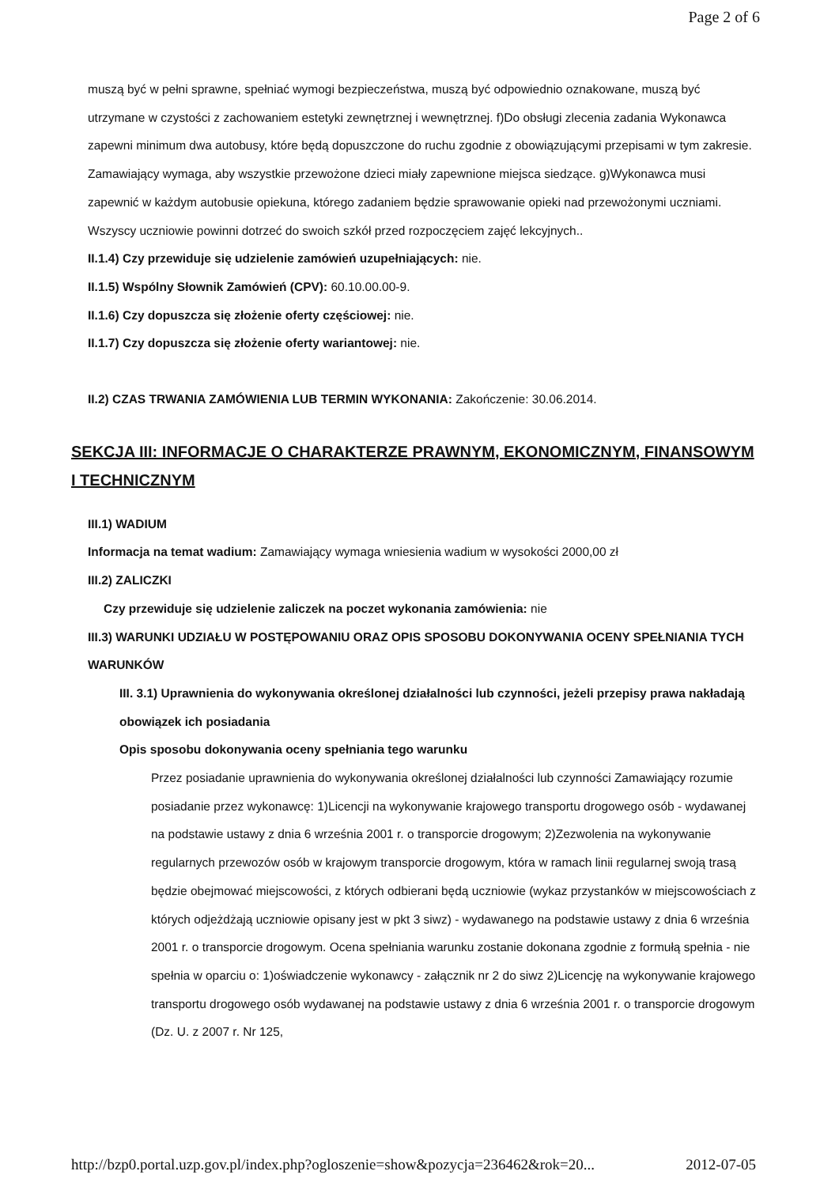Page 2 of 6
muszą być w pełni sprawne, spełniać wymogi bezpieczeństwa, muszą być odpowiednio oznakowane, muszą być utrzymane w czystości z zachowaniem estetyki zewnętrznej i wewnętrznej. f)Do obsługi zlecenia zadania Wykonawca zapewni minimum dwa autobusy, które będą dopuszczone do ruchu zgodnie z obowiązującymi przepisami w tym zakresie. Zamawiający wymaga, aby wszystkie przewożone dzieci miały zapewnione miejsca siedzące. g)Wykonawca musi zapewnić w każdym autobusie opiekuna, którego zadaniem będzie sprawowanie opieki nad przewożonymi uczniami. Wszyscy uczniowie powinni dotrzeć do swoich szkół przed rozpoczęciem zajęć lekcyjnych..
II.1.4) Czy przewiduje się udzielenie zamówień uzupełniających: nie.
II.1.5) Wspólny Słownik Zamówień (CPV): 60.10.00.00-9.
II.1.6) Czy dopuszcza się złożenie oferty częściowej: nie.
II.1.7) Czy dopuszcza się złożenie oferty wariantowej: nie.
II.2) CZAS TRWANIA ZAMÓWIENIA LUB TERMIN WYKONANIA: Zakończenie: 30.06.2014.
SEKCJA III: INFORMACJE O CHARAKTERZE PRAWNYM, EKONOMICZNYM, FINANSOWYM I TECHNICZNYM
III.1) WADIUM
Informacja na temat wadium: Zamawiający wymaga wniesienia wadium w wysokości 2000,00 zł
III.2) ZALICZKI
Czy przewiduje się udzielenie zaliczek na poczet wykonania zamówienia: nie
III.3) WARUNKI UDZIAŁU W POSTĘPOWANIU ORAZ OPIS SPOSOBU DOKONYWANIA OCENY SPEŁNIANIA TYCH WARUNKÓW
III. 3.1) Uprawnienia do wykonywania określonej działalności lub czynności, jeżeli przepisy prawa nakładają obowiązek ich posiadania
Opis sposobu dokonywania oceny spełniania tego warunku
Przez posiadanie uprawnienia do wykonywania określonej działalności lub czynności Zamawiający rozumie posiadanie przez wykonawcę: 1)Licencji na wykonywanie krajowego transportu drogowego osób - wydawanej na podstawie ustawy z dnia 6 września 2001 r. o transporcie drogowym; 2)Zezwolenia na wykonywanie regularnych przewozów osób w krajowym transporcie drogowym, która w ramach linii regularnej swoją trasą będzie obejmować miejscowości, z których odbierani będą uczniowie (wykaz przystanków w miejscowościach z których odjeżdżają uczniowie opisany jest w pkt 3 siwz) - wydawanego na podstawie ustawy z dnia 6 września 2001 r. o transporcie drogowym. Ocena spełniania warunku zostanie dokonana zgodnie z formułą spełnia - nie spełnia w oparciu o: 1)oświadczenie wykonawcy - załącznik nr 2 do siwz 2)Licencję na wykonywanie krajowego transportu drogowego osób wydawanej na podstawie ustawy z dnia 6 września 2001 r. o transporcie drogowym (Dz. U. z 2007 r. Nr 125,
http://bzp0.portal.uzp.gov.pl/index.php?ogloszenie=show&pozycja=236462&rok=20... 2012-07-05